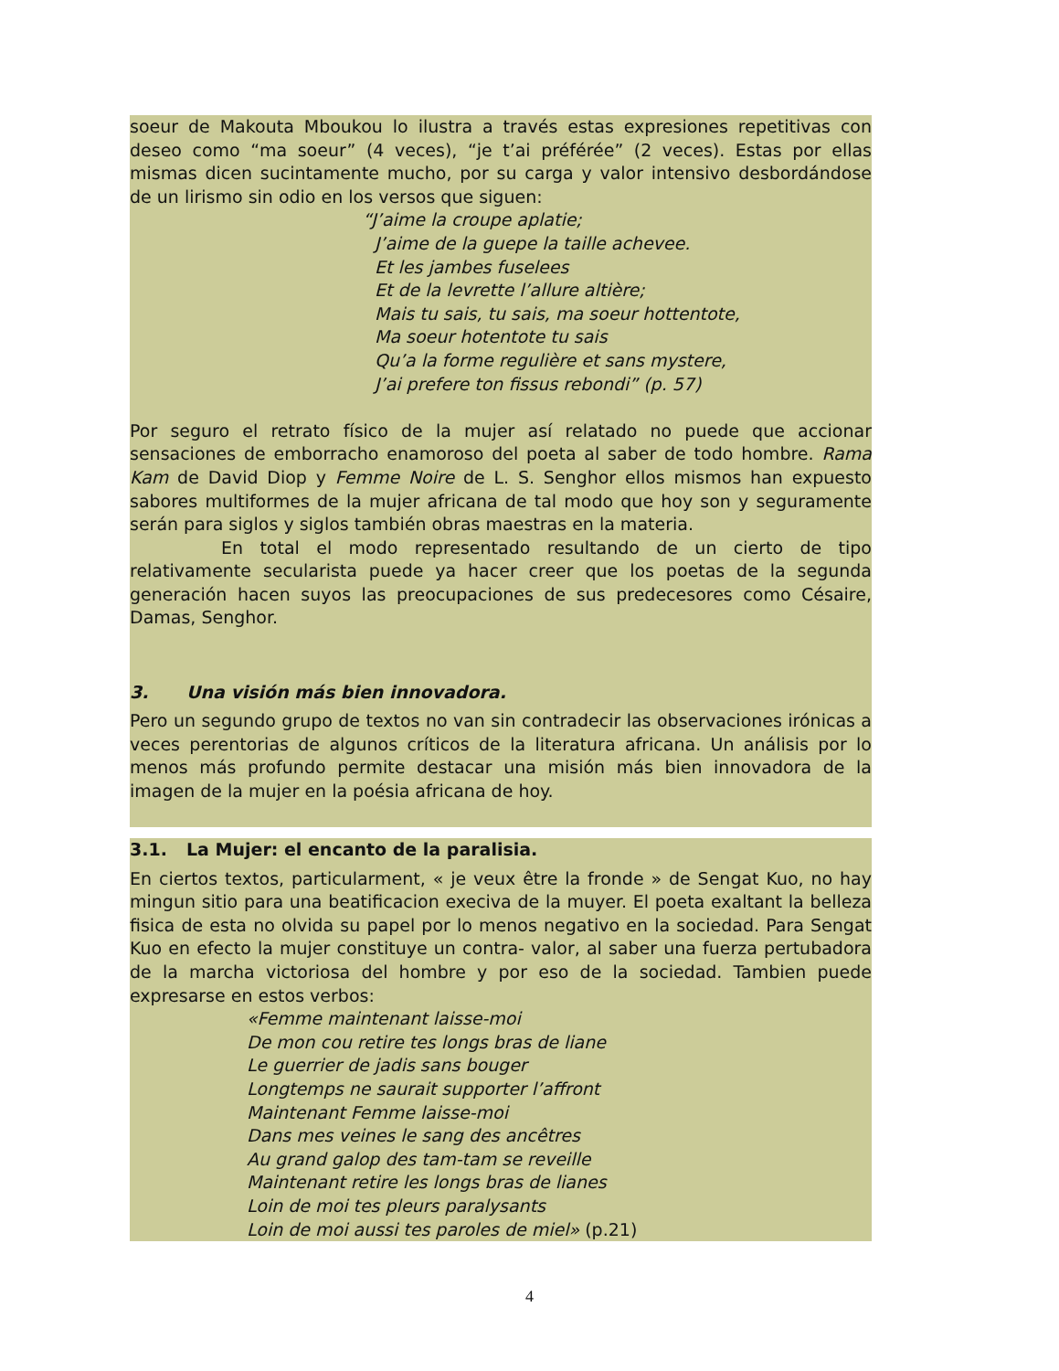soeur de Makouta Mboukou lo ilustra a través estas expresiones repetitivas con deseo como “ma soeur” (4 veces), “je t’ai préférée” (2 veces). Estas por ellas mismas dicen sucintamente mucho, por su carga y valor intensivo desbordándose de un lirismo sin odio en los versos que siguen:
“J’aime la croupe aplatie;
J’aime de la guepe la taille achevee.
Et les jambes fuselees
Et de la levrette l’allure altière;
Mais tu sais, tu sais, ma soeur hottentote,
Ma soeur hotentote tu sais
Qu’a la forme regulière et sans mystere,
J’ai prefere ton fissus rebondi” (p. 57)
Por seguro el retrato físico de la mujer así relatado no puede que accionar sensaciones de emborracho enamoroso del poeta al saber de todo hombre. Rama Kam de David Diop y Femme Noire de L. S. Senghor ellos mismos han expuesto sabores multiformes de la mujer africana de tal modo que hoy son y seguramente serán para siglos y siglos también obras maestras en la materia.
En total el modo representado resultando de un cierto de tipo relativamente secularista puede ya hacer creer que los poetas de la segunda generación hacen suyos las preocupaciones de sus predecesores como Césaire, Damas, Senghor.
3. Una visión más bien innovadora.
Pero un segundo grupo de textos no van sin contradecir las observaciones irónicas a veces perentorias de algunos críticos de la literatura africana. Un análisis por lo menos más profundo permite destacar una misión más bien innovadora de la imagen de la mujer en la poésia africana de hoy.
3.1. La Mujer: el encanto de la paralisia.
En ciertos textos, particularment, « je veux être la fronde » de Sengat Kuo, no hay mingun sitio para una beatificacion execiva de la muyer. El poeta exaltant la belleza fisica de esta no olvida su papel por lo menos negativo en la sociedad. Para Sengat Kuo en efecto la mujer constituye un contra- valor, al saber una fuerza pertubadora de la marcha victoriosa del hombre y por eso de la sociedad. Tambien puede expresarse en estos verbos:
«Femme maintenant laisse-moi
De mon cou retire tes longs bras de liane
Le guerrier de jadis sans bouger
Longtemps ne saurait supporter l’affront
Maintenant Femme laisse-moi
Dans mes veines le sang des ancêtres
Au grand galop des tam-tam se reveille
Maintenant retire les longs bras de lianes
Loin de moi tes pleurs paralysants
Loin de moi aussi tes paroles de miel» (p.21)
4